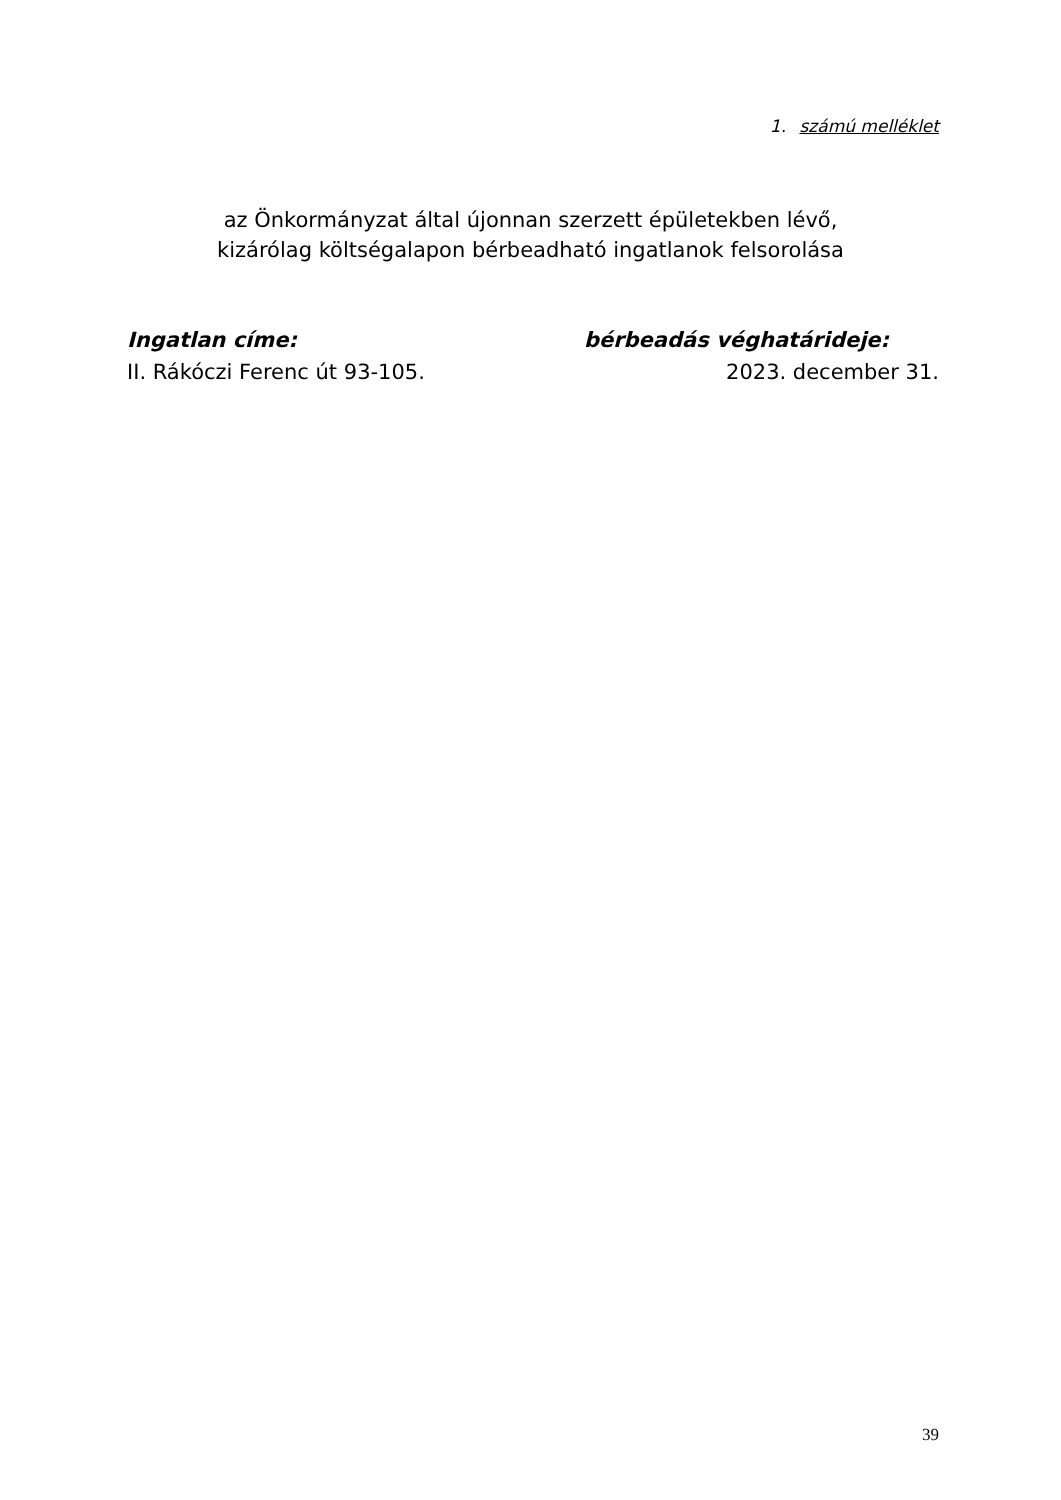1. számú melléklet
az Önkormányzat által újonnan szerzett épületekben lévő,
kizárólag költségalapon bérbeadható ingatlanok felsorolása
Ingatlan címe: bérbeadás véghatárideje:
II. Rákóczi Ferenc út 93-105. 2023. december 31.
39